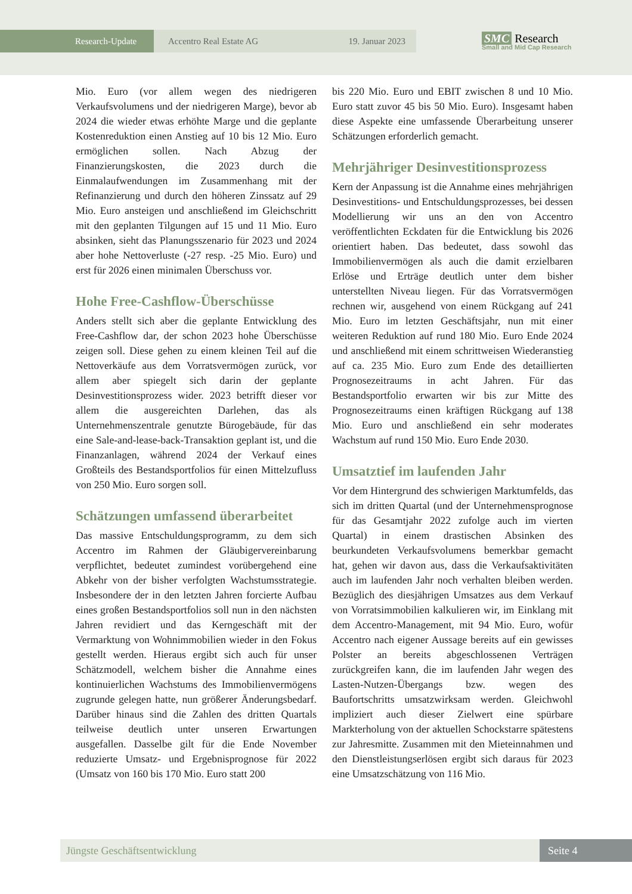Research-Update Accentro Real Estate AG 19. Januar 2023
SMC Research
Small and Mid Cap Research
Mio. Euro (vor allem wegen des niedrigeren Verkaufsvolumens und der niedrigeren Marge), bevor ab 2024 die wieder etwas erhöhte Marge und die geplante Kostenreduktion einen Anstieg auf 10 bis 12 Mio. Euro ermöglichen sollen. Nach Abzug der Finanzierungskosten, die 2023 durch die Einmalaufwendungen im Zusammenhang mit der Refinanzierung und durch den höheren Zinssatz auf 29 Mio. Euro ansteigen und anschließend im Gleichschritt mit den geplanten Tilgungen auf 15 und 11 Mio. Euro absinken, sieht das Planungsszenario für 2023 und 2024 aber hohe Nettoverluste (-27 resp. -25 Mio. Euro) und erst für 2026 einen minimalen Überschuss vor.
Hohe Free-Cashflow-Überschüsse
Anders stellt sich aber die geplante Entwicklung des Free-Cashflow dar, der schon 2023 hohe Überschüsse zeigen soll. Diese gehen zu einem kleinen Teil auf die Nettoverkäufe aus dem Vorratsvermögen zurück, vor allem aber spiegelt sich darin der geplante Desinvestitionsprozess wider. 2023 betrifft dieser vor allem die ausgereichten Darlehen, das als Unternehmenszentrale genutzte Bürogebäude, für das eine Sale-and-lease-back-Transaktion geplant ist, und die Finanzanlagen, während 2024 der Verkauf eines Großteils des Bestandsportfolios für einen Mittelzufluss von 250 Mio. Euro sorgen soll.
Schätzungen umfassend überarbeitet
Das massive Entschuldungsprogramm, zu dem sich Accentro im Rahmen der Gläubigervereinbarung verpflichtet, bedeutet zumindest vorübergehend eine Abkehr von der bisher verfolgten Wachstumsstrategie. Insbesondere der in den letzten Jahren forcierte Aufbau eines großen Bestandsportfolios soll nun in den nächsten Jahren revidiert und das Kerngeschäft mit der Vermarktung von Wohnimmobilien wieder in den Fokus gestellt werden. Hieraus ergibt sich auch für unser Schätzmodell, welchem bisher die Annahme eines kontinuierlichen Wachstums des Immobilienvermögens zugrunde gelegen hatte, nun größerer Änderungsbedarf. Darüber hinaus sind die Zahlen des dritten Quartals teilweise deutlich unter unseren Erwartungen ausgefallen. Dasselbe gilt für die Ende November reduzierte Umsatz- und Ergebnisprognose für 2022 (Umsatz von 160 bis 170 Mio. Euro statt 200
bis 220 Mio. Euro und EBIT zwischen 8 und 10 Mio. Euro statt zuvor 45 bis 50 Mio. Euro). Insgesamt haben diese Aspekte eine umfassende Überarbeitung unserer Schätzungen erforderlich gemacht.
Mehrjähriger Desinvestitionsprozess
Kern der Anpassung ist die Annahme eines mehrjährigen Desinvestitions- und Entschuldungsprozesses, bei dessen Modellierung wir uns an den von Accentro veröffentlichten Eckdaten für die Entwicklung bis 2026 orientiert haben. Das bedeutet, dass sowohl das Immobilienvermögen als auch die damit erzielbaren Erlöse und Erträge deutlich unter dem bisher unterstellten Niveau liegen. Für das Vorratsvermögen rechnen wir, ausgehend von einem Rückgang auf 241 Mio. Euro im letzten Geschäftsjahr, nun mit einer weiteren Reduktion auf rund 180 Mio. Euro Ende 2024 und anschließend mit einem schrittweisen Wiederanstieg auf ca. 235 Mio. Euro zum Ende des detaillierten Prognosezeitraums in acht Jahren. Für das Bestandsportfolio erwarten wir bis zur Mitte des Prognosezeitraums einen kräftigen Rückgang auf 138 Mio. Euro und anschließend ein sehr moderates Wachstum auf rund 150 Mio. Euro Ende 2030.
Umsatztief im laufenden Jahr
Vor dem Hintergrund des schwierigen Marktumfelds, das sich im dritten Quartal (und der Unternehmensprognose für das Gesamtjahr 2022 zufolge auch im vierten Quartal) in einem drastischen Absinken des beurkundeten Verkaufsvolumens bemerkbar gemacht hat, gehen wir davon aus, dass die Verkaufsaktivitäten auch im laufenden Jahr noch verhalten bleiben werden. Bezüglich des diesjährigen Umsatzes aus dem Verkauf von Vorratsimmobilien kalkulieren wir, im Einklang mit dem Accentro-Management, mit 94 Mio. Euro, wofür Accentro nach eigener Aussage bereits auf ein gewisses Polster an bereits abgeschlossenen Verträgen zurückgreifen kann, die im laufenden Jahr wegen des Lasten-Nutzen-Übergangs bzw. wegen des Baufortschritts umsatzwirksam werden. Gleichwohl impliziert auch dieser Zielwert eine spürbare Markterholung von der aktuellen Schockstarre spätestens zur Jahresmitte. Zusammen mit den Mieteinnahmen und den Dienstleistungserlösen ergibt sich daraus für 2023 eine Umsatzschätzung von 116 Mio.
Jüngste Geschäftsentwicklung Seite 4